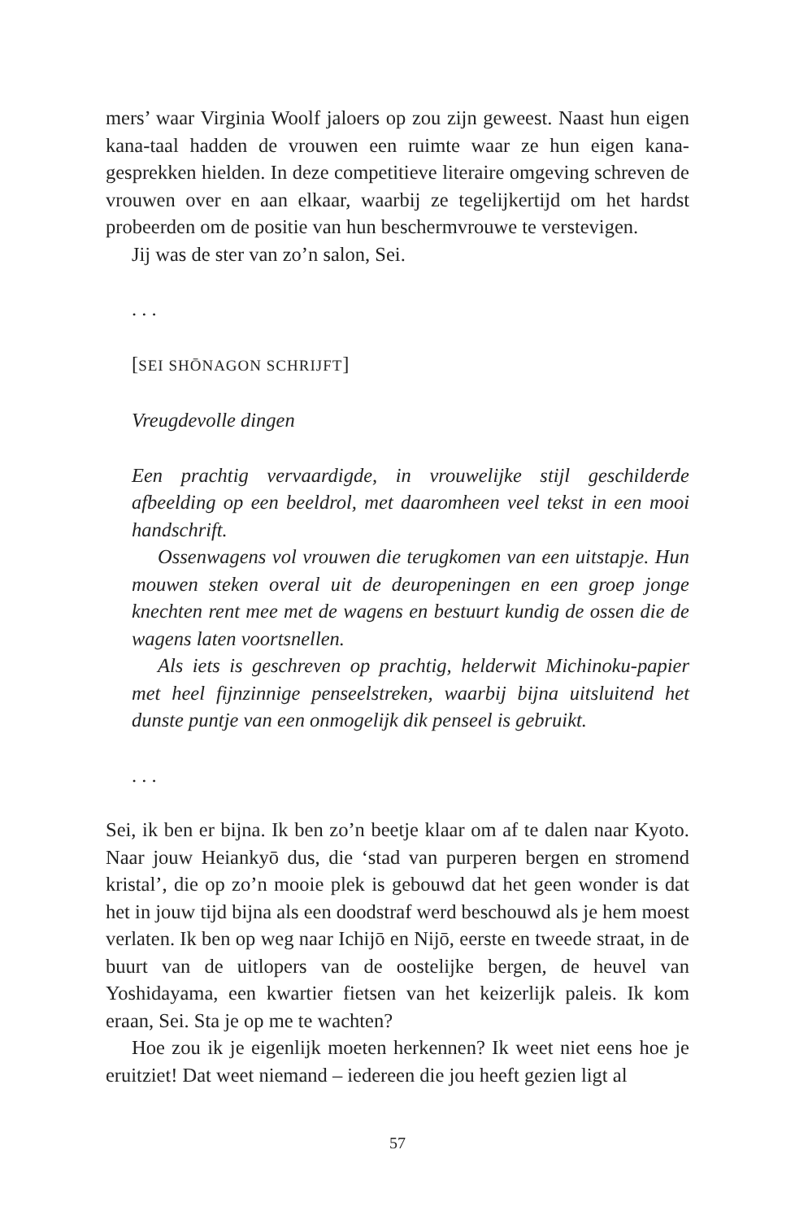mers’ waar Virginia Woolf jaloers op zou zijn geweest. Naast hun eigen kana-taal hadden de vrouwen een ruimte waar ze hun eigen kana-gesprekken hielden. In deze competitieve literaire omgeving schreven de vrouwen over en aan elkaar, waarbij ze tegelijkertijd om het hardst probeerden om de positie van hun beschermvrouwe te verstevigen.
Jij was de ster van zo’n salon, Sei.
. . .
[SEI SHŌNAGON SCHRIJFT]
Vreugdevolle dingen
Een prachtig vervaardigde, in vrouwelijke stijl geschilderde afbeelding op een beeldrol, met daaromheen veel tekst in een mooi handschrift.
Ossenwagens vol vrouwen die terugkomen van een uitstapje. Hun mouwen steken overal uit de deuropeningen en een groep jonge knechten rent mee met de wagens en bestuurt kundig de ossen die de wagens laten voortsnellen.
Als iets is geschreven op prachtig, helderwit Michinoku-papier met heel fijnzinnige penseelstreken, waarbij bijna uitsluitend het dunste puntje van een onmogelijk dik penseel is gebruikt.
. . .
Sei, ik ben er bijna. Ik ben zo’n beetje klaar om af te dalen naar Kyoto. Naar jouw Heiankyō dus, die ‘stad van purperen bergen en stromend kristal’, die op zo’n mooie plek is gebouwd dat het geen wonder is dat het in jouw tijd bijna als een doodstraf werd beschouwd als je hem moest verlaten. Ik ben op weg naar Ichijō en Nijō, eerste en tweede straat, in de buurt van de uitlopers van de oostelijke bergen, de heuvel van Yoshidayama, een kwartier fietsen van het keizerlijk paleis. Ik kom eraan, Sei. Sta je op me te wachten?
Hoe zou ik je eigenlijk moeten herkennen? Ik weet niet eens hoe je eruitziet! Dat weet niemand – iedereen die jou heeft gezien ligt al
57